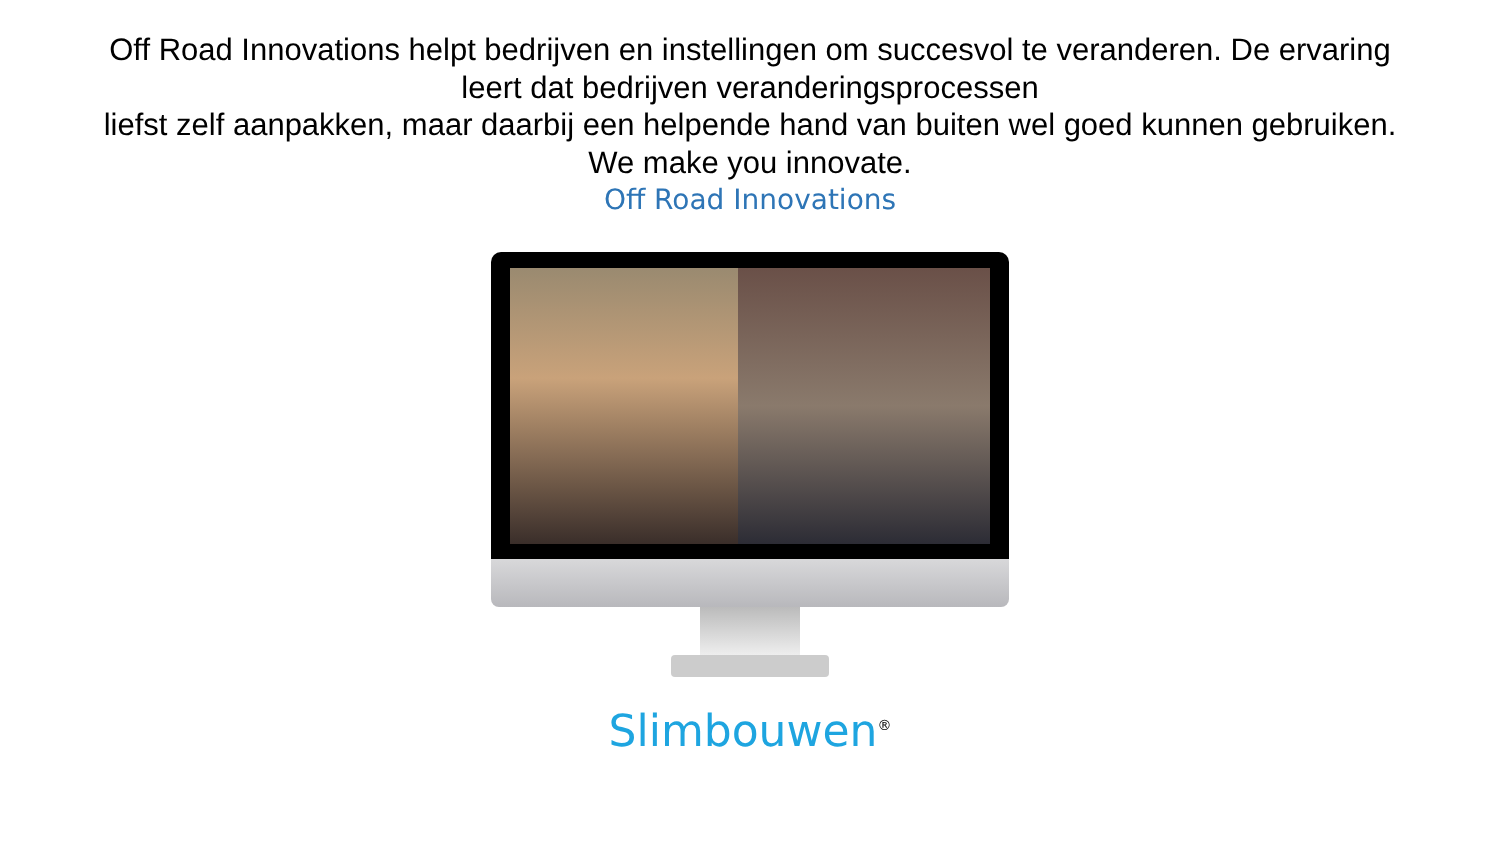Off Road Innovations helpt bedrijven en instellingen om succesvol te veranderen. De ervaring
leert dat bedrijven veranderingsprocessen
liefst zelf aanpakken, maar daarbij een helpende hand van buiten wel goed kunnen gebruiken.
We make you innovate.
Off Road Innovations
Slimbouwen<sup>®</sup>